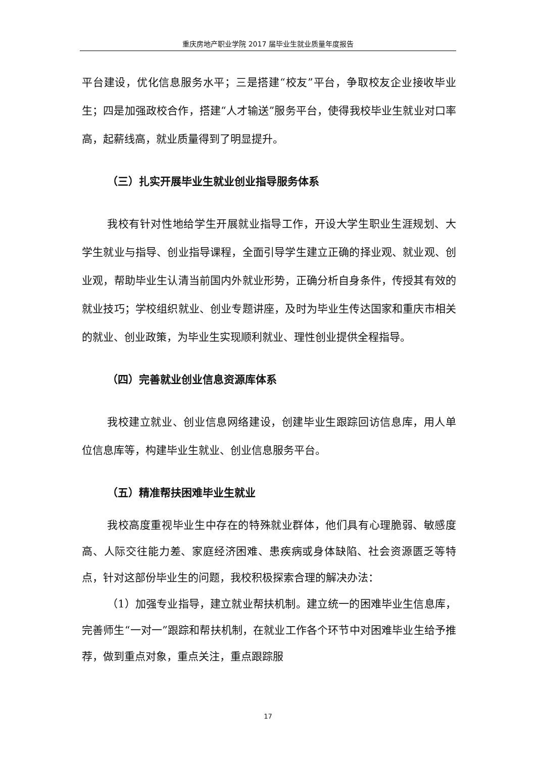重庆房地产职业学院 2017 届毕业生就业质量年度报告
平台建设，优化信息服务水平；三是搭建“校友”平台，争取校友企业接收毕业生；四是加强政校合作，搭建“人才输送”服务平台，使得我校毕业生就业对口率高，起薪线高，就业质量得到了明显提升。
（三）扎实开展毕业生就业创业指导服务体系
我校有针对性地给学生开展就业指导工作，开设大学生职业生涯规划、大学生就业与指导、创业指导课程，全面引导学生建立正确的择业观、就业观、创业观，帮助毕业生认清当前国内外就业形势，正确分析自身条件，传授其有效的就业技巧；学校组织就业、创业专题讲座，及时为毕业生传达国家和重庆市相关的就业、创业政策，为毕业生实现顺利就业、理性创业提供全程指导。
（四）完善就业创业信息资源库体系
我校建立就业、创业信息网络建设，创建毕业生跟踪回访信息库，用人单位信息库等，构建毕业生就业、创业信息服务平台。
（五）精准帮扶困难毕业生就业
我校高度重视毕业生中存在的特殊就业群体，他们具有心理脆弱、敏感度高、人际交往能力差、家庭经济困难、患疾病或身体缺陷、社会资源匮乏等特点，针对这部份毕业生的问题，我校积极探索合理的解决办法：
（1）加强专业指导，建立就业帮扶机制。建立统一的困难毕业生信息库，完善师生“一对一”跟踪和帮扶机制，在就业工作各个环节中对困难毕业生给予推荐，做到重点对象，重点关注，重点跟踪服
17